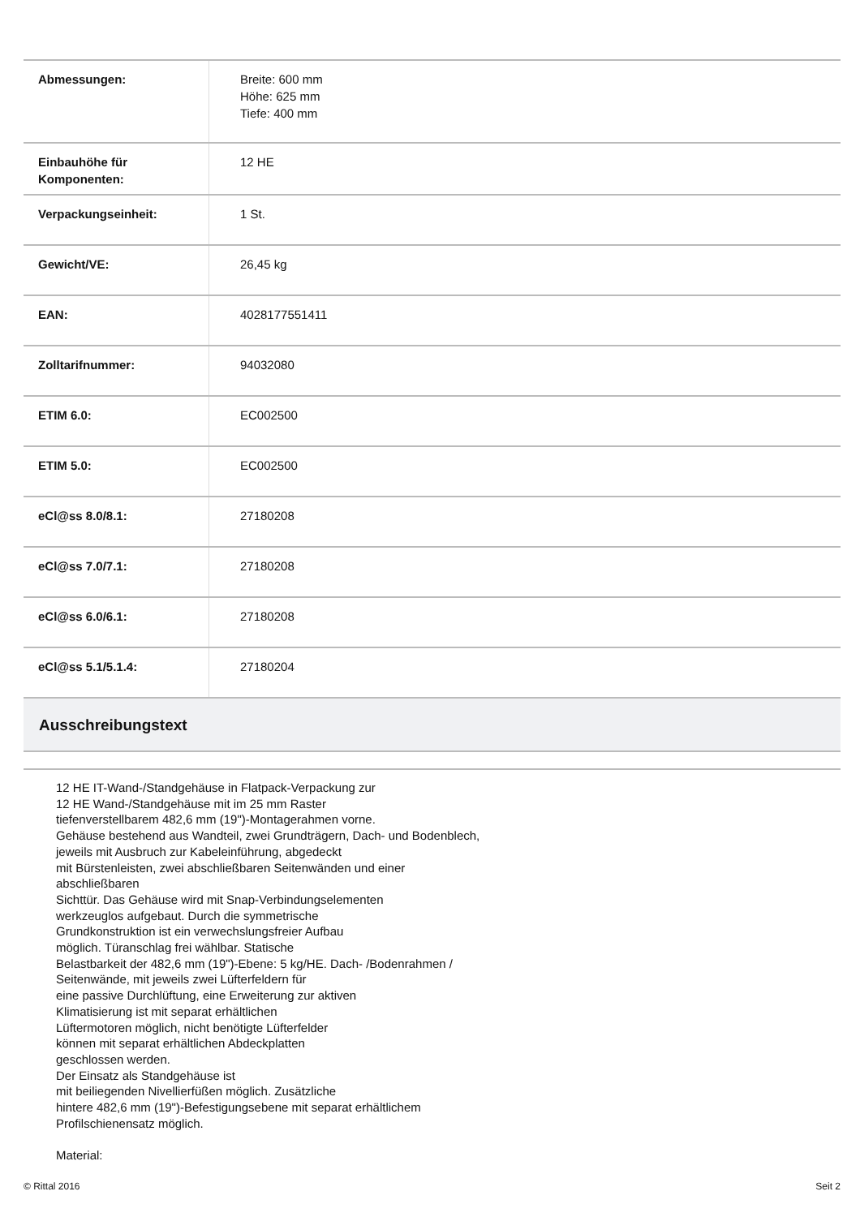| Abmessungen: | Breite: 600 mm Höhe: 625 mm Tiefe: 400 mm |
| Einbauhöhe für Komponenten: | 12 HE |
| Verpackungseinheit: | 1 St. |
| Gewicht/VE: | 26,45 kg |
| EAN: | 4028177551411 |
| Zolltarifnummer: | 94032080 |
| ETIM 6.0: | EC002500 |
| ETIM 5.0: | EC002500 |
| eCl@ss 8.0/8.1: | 27180208 |
| eCl@ss 7.0/7.1: | 27180208 |
| eCl@ss 6.0/6.1: | 27180208 |
| eCl@ss 5.1/5.1.4: | 27180204 |
Ausschreibungstext
12 HE IT-Wand-/Standgehäuse in Flatpack-Verpackung zur
12 HE Wand-/Standgehäuse mit im 25 mm Raster
tiefenverstellbarem 482,6 mm (19")-Montagerahmen vorne.
Gehäuse bestehend aus Wandteil, zwei Grundträgern, Dach- und Bodenblech,
jeweils mit Ausbruch zur Kabeleinführung, abgedeckt
mit Bürstenleisten, zwei abschließbaren Seitenwänden und einer
abschließbaren
Sichttür. Das Gehäuse wird mit Snap-Verbindungselementen
werkzeuglos aufgebaut. Durch die symmetrische
Grundkonstruktion ist ein verwechslungsfreier Aufbau
möglich. Türanschlag frei wählbar. Statische
Belastbarkeit der 482,6 mm (19")-Ebene: 5 kg/HE. Dach- /Bodenrahmen /
Seitenwände, mit jeweils zwei Lüfterfeldern für
eine passive Durchlüftung, eine Erweiterung zur aktiven
Klimatisierung ist mit separat erhältlichen
Lüftermotoren möglich, nicht benötigte Lüfterfelder
können mit separat erhältlichen Abdeckplatten
geschlossen werden.
Der Einsatz als Standgehäuse ist
mit beiliegenden Nivellierfüßen möglich. Zusätzliche
hintere 482,6 mm (19")-Befestigungsebene mit separat erhältlichem
Profilschienensatz möglich.
Material:
© Rittal 2016 Seit 2